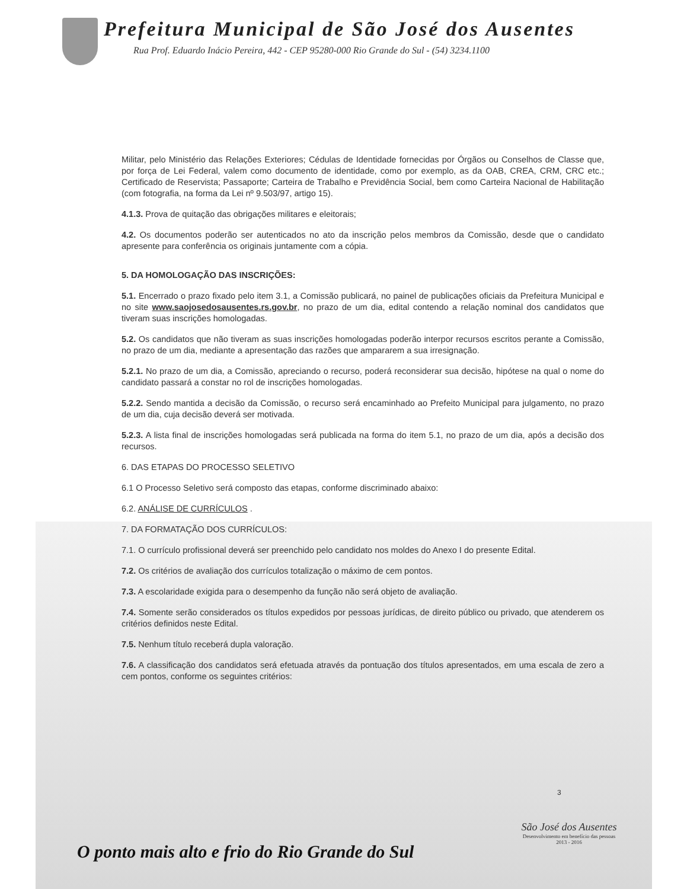Prefeitura Municipal de São José dos Ausentes
Rua Prof. Eduardo Inácio Pereira, 442 - CEP 95280-000 Rio Grande do Sul - (54) 3234.1100
Militar, pelo Ministério das Relações Exteriores; Cédulas de Identidade fornecidas por Órgãos ou Conselhos de Classe que, por força de Lei Federal, valem como documento de identidade, como por exemplo, as da OAB, CREA, CRM, CRC etc.; Certificado de Reservista; Passaporte; Carteira de Trabalho e Previdência Social, bem como Carteira Nacional de Habilitação (com fotografia, na forma da Lei nº 9.503/97, artigo 15).
4.1.3. Prova de quitação das obrigações militares e eleitorais;
4.2. Os documentos poderão ser autenticados no ato da inscrição pelos membros da Comissão, desde que o candidato apresente para conferência os originais juntamente com a cópia.
5. DA HOMOLOGAÇÃO DAS INSCRIÇÕES:
5.1. Encerrado o prazo fixado pelo item 3.1, a Comissão publicará, no painel de publicações oficiais da Prefeitura Municipal e no site www.saojosedosausentes.rs.gov.br, no prazo de um dia, edital contendo a relação nominal dos candidatos que tiveram suas inscrições homologadas.
5.2. Os candidatos que não tiveram as suas inscrições homologadas poderão interpor recursos escritos perante a Comissão, no prazo de um dia, mediante a apresentação das razões que ampararem a sua irresignação.
5.2.1. No prazo de um dia, a Comissão, apreciando o recurso, poderá reconsiderar sua decisão, hipótese na qual o nome do candidato passará a constar no rol de inscrições homologadas.
5.2.2. Sendo mantida a decisão da Comissão, o recurso será encaminhado ao Prefeito Municipal para julgamento, no prazo de um dia, cuja decisão deverá ser motivada.
5.2.3. A lista final de inscrições homologadas será publicada na forma do item 5.1, no prazo de um dia, após a decisão dos recursos.
6. DAS ETAPAS DO PROCESSO SELETIVO
6.1 O Processo Seletivo será composto das etapas, conforme discriminado abaixo:
6.2. ANÁLISE DE CURRÍCULOS .
7. DA FORMATAÇÃO DOS CURRÍCULOS:
7.1. O currículo profissional deverá ser preenchido pelo candidato nos moldes do Anexo I do presente Edital.
7.2. Os critérios de avaliação dos currículos totalização o máximo de cem pontos.
7.3. A escolaridade exigida para o desempenho da função não será objeto de avaliação.
7.4. Somente serão considerados os títulos expedidos por pessoas jurídicas, de direito público ou privado, que atenderem os critérios definidos neste Edital.
7.5. Nenhum título receberá dupla valoração.
7.6. A classificação dos candidatos será efetuada através da pontuação dos títulos apresentados, em uma escala de zero a cem pontos, conforme os seguintes critérios:
3
O ponto mais alto e frio do Rio Grande do Sul
São José dos Ausentes
Desenvolvimento em benefício das pessoas
2013 - 2016